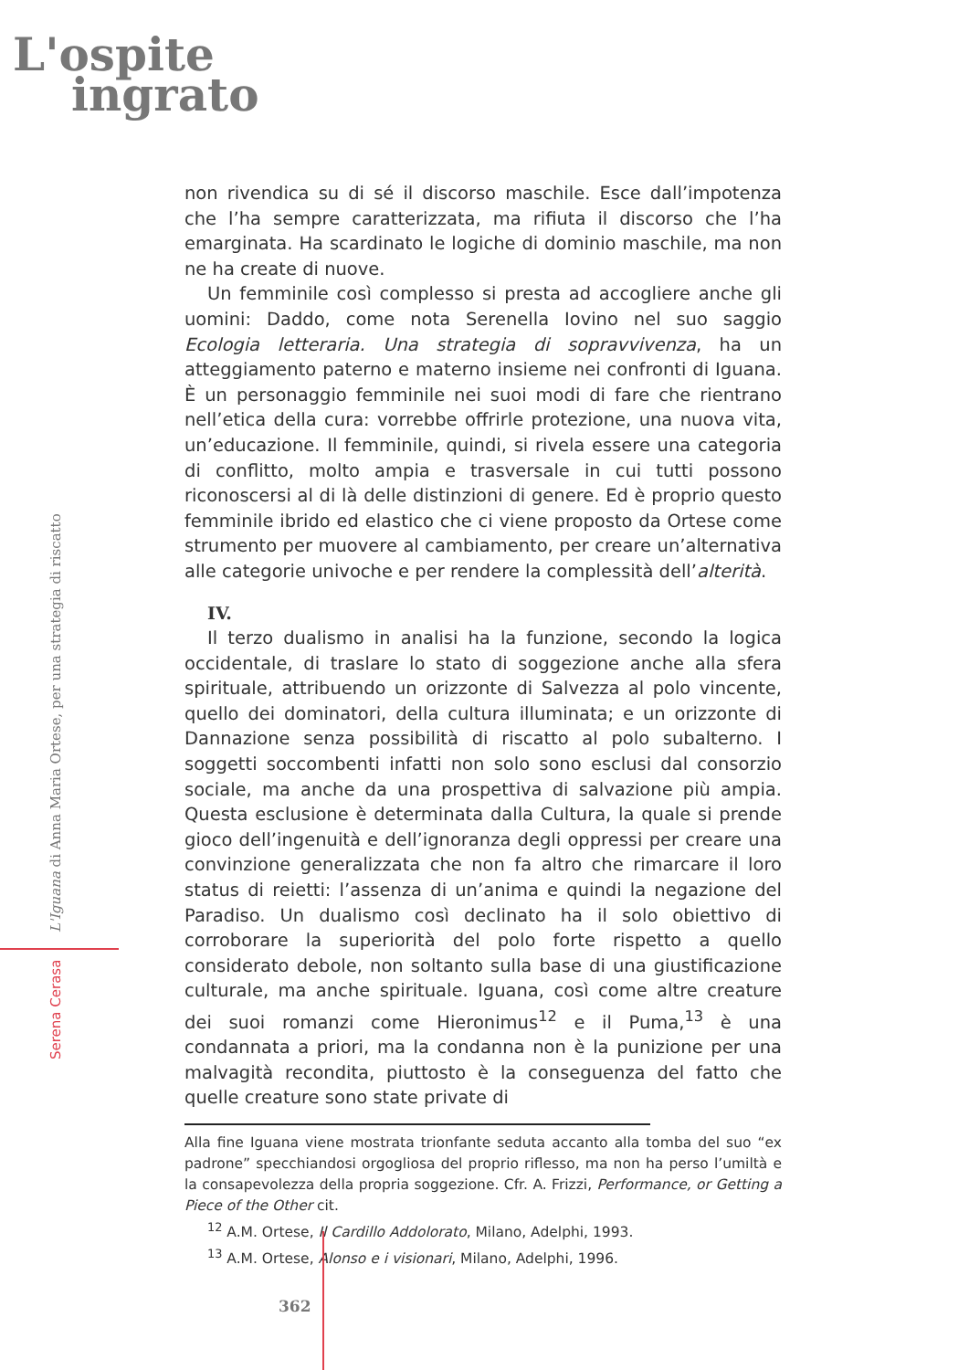L'ospite
ingrato
Serena Cerasa L'Iguana di Anna Maria Ortese, per una strategia di riscatto
non rivendica su di sé il discorso maschile. Esce dall’impotenza che l’ha sempre caratterizzata, ma rifiuta il discorso che l’ha emarginata. Ha scardinato le logiche di dominio maschile, ma non ne ha create di nuove.
Un femminile così complesso si presta ad accogliere anche gli uomini: Daddo, come nota Serenella Iovino nel suo saggio Ecologia letteraria. Una strategia di sopravvivenza, ha un atteggiamento paterno e materno insieme nei confronti di Iguana. È un personaggio femminile nei suoi modi di fare che rientrano nell’etica della cura: vorrebbe offrirle protezione, una nuova vita, un’educazione. Il femminile, quindi, si rivela essere una categoria di conflitto, molto ampia e trasversale in cui tutti possono riconoscersi al di là delle distinzioni di genere. Ed è proprio questo femminile ibrido ed elastico che ci viene proposto da Ortese come strumento per muovere al cambiamento, per creare un’alternativa alle categorie univoche e per rendere la complessità dell’alterità.
IV.
Il terzo dualismo in analisi ha la funzione, secondo la logica occidentale, di traslare lo stato di soggezione anche alla sfera spirituale, attribuendo un orizzonte di Salvezza al polo vincente, quello dei dominatori, della cultura illuminata; e un orizzonte di Dannazione senza possibilità di riscatto al polo subalterno. I soggetti soccombenti infatti non solo sono esclusi dal consorzio sociale, ma anche da una prospettiva di salvazione più ampia. Questa esclusione è determinata dalla Cultura, la quale si prende gioco dell’ingenuità e dell’ignoranza degli oppressi per creare una convinzione generalizzata che non fa altro che rimarcare il loro status di reietti: l’assenza di un’anima e quindi la negazione del Paradiso. Un dualismo così declinato ha il solo obiettivo di corroborare la superiorità del polo forte rispetto a quello considerato debole, non soltanto sulla base di una giustificazione culturale, ma anche spirituale. Iguana, così come altre creature dei suoi romanzi come Hieronimus<sup>12</sup> e il Puma,<sup>13</sup> è una condannata a priori, ma la condanna non è la punizione per una malvagità recondita, piuttosto è la conseguenza del fatto che quelle creature sono state private di
Alla fine Iguana viene mostrata trionfante seduta accanto alla tomba del suo “ex padrone” specchiandosi orgogliosa del proprio riflesso, ma non ha perso l’umiltà e la consapevolezza della propria soggezione. Cfr. A. Frizzi, Performance, or Getting a Piece of the Other cit.
<sup>12</sup> A.M. Ortese, Il Cardillo Addolorato, Milano, Adelphi, 1993.
<sup>13</sup> A.M. Ortese, Alonso e i visionari, Milano, Adelphi, 1996.
362